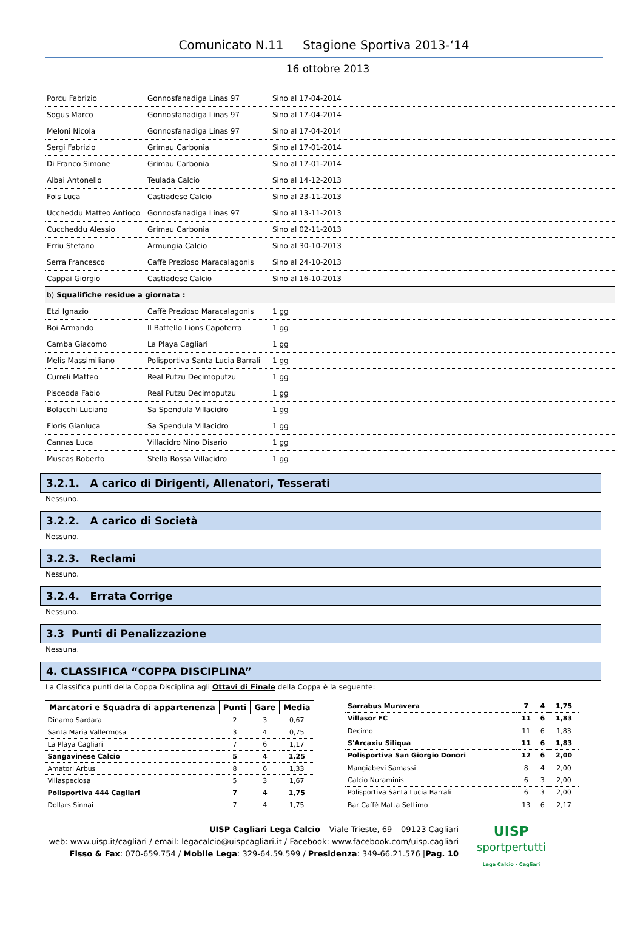Comunicato N.11 Stagione Sportiva 2013-‘14
16 ottobre 2013
| Porcu Fabrizio | Gonnosfanadiga Linas 97 | Sino al 17-04-2014 |
| Sogus Marco | Gonnosfanadiga Linas 97 | Sino al 17-04-2014 |
| Meloni Nicola | Gonnosfanadiga Linas 97 | Sino al 17-04-2014 |
| Sergi Fabrizio | Grimau Carbonia | Sino al 17-01-2014 |
| Di Franco Simone | Grimau Carbonia | Sino al 17-01-2014 |
| Albai Antonello | Teulada Calcio | Sino al 14-12-2013 |
| Fois Luca | Castiadese Calcio | Sino al 23-11-2013 |
| Uccheddu Matteo Antioco | Gonnosfanadiga Linas 97 | Sino al 13-11-2013 |
| Cuccheddu Alessio | Grimau Carbonia | Sino al 02-11-2013 |
| Erriu Stefano | Armungia Calcio | Sino al 30-10-2013 |
| Serra Francesco | Caffè Prezioso Maracalagonis | Sino al 24-10-2013 |
| Cappai Giorgio | Castiadese Calcio | Sino al 16-10-2013 |
| b) Squalifiche residue a giornata : | | |
| Etzi Ignazio | Caffè Prezioso Maracalagonis | 1 gg |
| Boi Armando | Il Battello Lions Capoterra | 1 gg |
| Camba Giacomo | La Playa Cagliari | 1 gg |
| Melis Massimiliano | Polisportiva Santa Lucia Barrali | 1 gg |
| Curreli Matteo | Real Putzu Decimoputzu | 1 gg |
| Piscedda Fabio | Real Putzu Decimoputzu | 1 gg |
| Bolacchi Luciano | Sa Spendula Villacidro | 1 gg |
| Floris Gianluca | Sa Spendula Villacidro | 1 gg |
| Cannas Luca | Villacidro Nino Disario | 1 gg |
| Muscas Roberto | Stella Rossa Villacidro | 1 gg |
3.2.1. A carico di Dirigenti, Allenatori, Tesserati
Nessuno.
3.2.2. A carico di Società
Nessuno.
3.2.3. Reclami
Nessuno.
3.2.4. Errata Corrige
Nessuno.
3.3 Punti di Penalizzazione
Nessuna.
4. CLASSIFICA “COPPA DISCIPLINA”
La Classifica punti della Coppa Disciplina agli Ottavi di Finale della Coppa è la seguente:
| Marcatori e Squadra di appartenenza | Punti | Gare | Media |
| --- | --- | --- | --- |
| Dinamo Sardara | 2 | 3 | 0,67 |
| Santa Maria Vallermosa | 3 | 4 | 0,75 |
| La Playa Cagliari | 7 | 6 | 1,17 |
| Sangavinese Calcio | 5 | 4 | 1,25 |
| Amatori Arbus | 8 | 6 | 1,33 |
| Villaspeciosa | 5 | 3 | 1,67 |
| Polisportiva 444 Cagliari | 7 | 4 | 1,75 |
| Dollars Sinnai | 7 | 4 | 1,75 |
| Sarrabus Muravera | 7 | 4 | 1,75 |
| Villasor FC | 11 | 6 | 1,83 |
| Decimo | 11 | 6 | 1,83 |
| S'Arcaxiu Siliqua | 11 | 6 | 1,83 |
| Polisportiva San Giorgio Donori | 12 | 6 | 2,00 |
| Mangiabevi Samassi | 8 | 4 | 2,00 |
| Calcio Nuraminis | 6 | 3 | 2,00 |
| Polisportiva Santa Lucia Barrali | 6 | 3 | 2,00 |
| Bar Caffè Matta Settimo | 13 | 6 | 2,17 |
UISP Cagliari Lega Calcio – Viale Trieste, 69 – 09123 Cagliari
web: www.uisp.it/cagliari / email: legacalcio@uispcagliari.it / Facebook: www.facebook.com/uisp.cagliari
Fisso & Fax: 070-659.754 / Mobile Lega: 329-64.59.599 / Presidenza: 349-66.21.576 |Pag. 10
UISP
sportpertutti
Lega Calcio - Cagliari